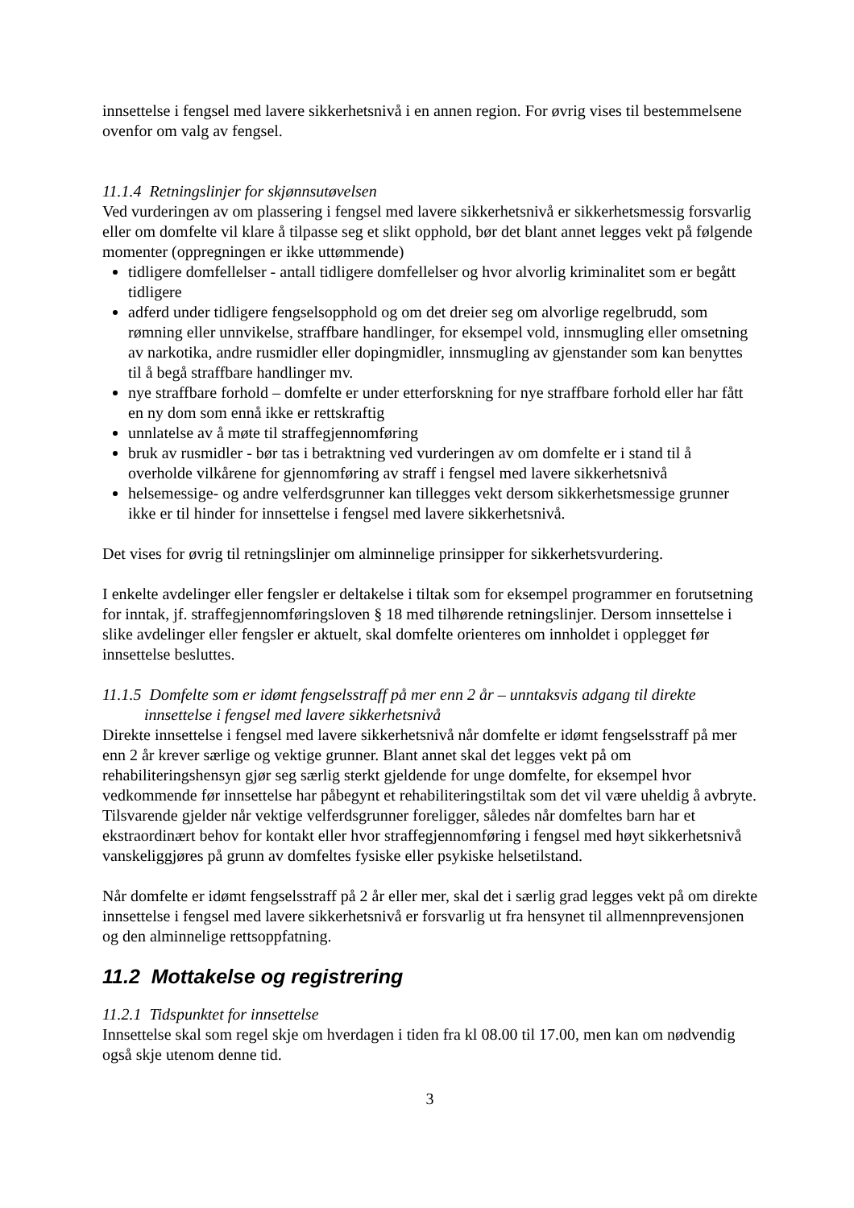innsettelse i fengsel med lavere sikkerhetsnivå i en annen region. For øvrig vises til bestemmelsene ovenfor om valg av fengsel.
11.1.4 Retningslinjer for skjønnsutøvelsen
Ved vurderingen av om plassering i fengsel med lavere sikkerhetsnivå er sikkerhetsmessig forsvarlig eller om domfelte vil klare å tilpasse seg et slikt opphold, bør det blant annet legges vekt på følgende momenter (oppregningen er ikke uttømmende)
tidligere domfellelser - antall tidligere domfellelser og hvor alvorlig kriminalitet som er begått tidligere
adferd under tidligere fengselsopphold og om det dreier seg om alvorlige regelbrudd, som rømning eller unnvikelse, straffbare handlinger, for eksempel vold, innsmugling eller omsetning av narkotika, andre rusmidler eller dopingmidler, innsmugling av gjenstander som kan benyttes til å begå straffbare handlinger mv.
nye straffbare forhold – domfelte er under etterforskning for nye straffbare forhold eller har fått en ny dom som ennå ikke er rettskraftig
unnlatelse av å møte til straffegjennomføring
bruk av rusmidler - bør tas i betraktning ved vurderingen av om domfelte er i stand til å overholde vilkårene for gjennomføring av straff i fengsel med lavere sikkerhetsnivå
helsemessige- og andre velferdsgrunner kan tillegges vekt dersom sikkerhetsmessige grunner ikke er til hinder for innsettelse i fengsel med lavere sikkerhetsnivå.
Det vises for øvrig til retningslinjer om alminnelige prinsipper for sikkerhetsvurdering.
I enkelte avdelinger eller fengsler er deltakelse i tiltak som for eksempel programmer en forutsetning for inntak, jf. straffegjennomføringsloven § 18 med tilhørende retningslinjer. Dersom innsettelse i slike avdelinger eller fengsler er aktuelt, skal domfelte orienteres om innholdet i opplegget før innsettelse besluttes.
11.1.5 Domfelte som er idømt fengselsstraff på mer enn 2 år – unntaksvis adgang til direkte innsettelse i fengsel med lavere sikkerhetsnivå
Direkte innsettelse i fengsel med lavere sikkerhetsnivå når domfelte er idømt fengselsstraff på mer enn 2 år krever særlige og vektige grunner. Blant annet skal det legges vekt på om rehabiliteringshensyn gjør seg særlig sterkt gjeldende for unge domfelte, for eksempel hvor vedkommende før innsettelse har påbegynt et rehabiliteringstiltak som det vil være uheldig å avbryte. Tilsvarende gjelder når vektige velferdsgrunner foreligger, således når domfeltes barn har et ekstraordinært behov for kontakt eller hvor straffegjennomføring i fengsel med høyt sikkerhetsnivå vanskeliggjøres på grunn av domfeltes fysiske eller psykiske helsetilstand.
Når domfelte er idømt fengselsstraff på 2 år eller mer, skal det i særlig grad legges vekt på om direkte innsettelse i fengsel med lavere sikkerhetsnivå er forsvarlig ut fra hensynet til allmennprevensjonen og den alminnelige rettsoppfatning.
11.2 Mottakelse og registrering
11.2.1 Tidspunktet for innsettelse
Innsettelse skal som regel skje om hverdagen i tiden fra kl 08.00 til 17.00, men kan om nødvendig også skje utenom denne tid.
3